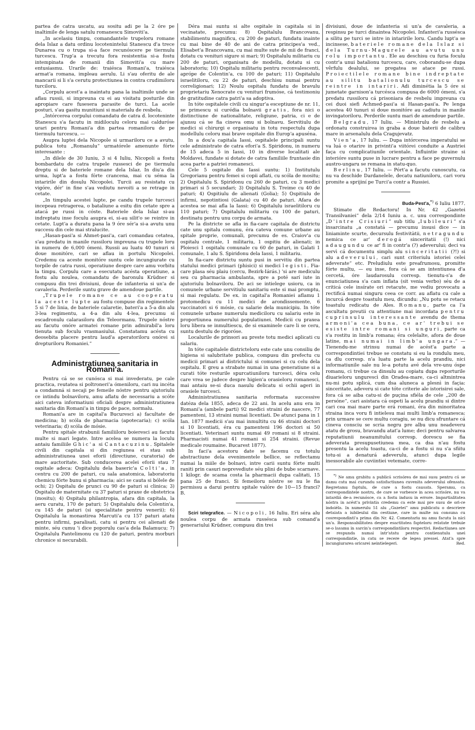partea de catra uscatu, au sositu adi pe la 2 óre pe inaltimile de lenga satulu romanescu Simoviti'a.
„In acelasiu timpu, comandantele trupeloru romane dela Islaz a datu ordinu locotenintelui Stanescu d'a trece Dunarea cu o trupa si-a face recunóscere pe tiermulu turcescu. Trup'a a trecutu fora resistentia si-a fostu intempinata de romanii din Simoviti'a cu mare entusiasmu. Urarile de: traiésca Romani'a, traiésca armat'a romana, impleau aerulu. Li s'au oferitu de ale mancarii si li s'a cerutu protectiunea in contra crudimiloru turciloru.
„Corpulu acest'a a inaintatu pana la inaltimile unde se aflau russii, si impreuna cu ei au visitatu posturile din apropiare care fusesera parasite de turci. La acele posturi, s'au gasitu munitiuni si materialu de resbelu.
„Intórcerea corpului comandatu de catra d. locoteninte Stanescu s'a facutu in midiloculu celoru mai calduróse urari pentru Romani'a din partea romaniloru de pe tiermulu turcescu. —
Asupra luptei dela Nicopole si urmariloru ce a avutu, publica totu „Romanulu“ urmatórele amenunte fórte interesante :
„In dilele de 30 Iuniu, 3 si 4 Iuliu, Nicopoli a fostu bombardatu de catra trupele russesci de pe tiermulu dreptu si de bateriele romane dela Islaz. In diu'a din urma, lupt'a a fostu fórte crancena, mai cu séma la intaririle din dosulu Nicopolei. Turcii au resistatu cu vigóre, dér' in fine s'au vediutu nevoiti a se retrage in cetate.
„In timpulu acestei lupte, pe candu trupele turcesci incepeau retragerea, o bataliune a esitu din cetate spre a atacá pe russi in cóste. Bateriele dela Islaz si-au indreptatu inse foculu asupra ei, si-au silit'o se reintre in cetate. Lupt'a a duratu pana la 9 óre sér'a si-a avutu unu succesu din cele mai stralucite.
„Hasan-pasi'a si Ahmet-pasi'a, cari comandau cetatea, s'au predatu in manile russiloru impreuna cu trupele loru in numeru de 6,000 ómeni. Russii au luatu 40 tunuri si doue monitóre, cari se aflau in portulu Nicopolei. Credemu ca aceste monitóre suntu cele incungiurate cu torpile de catra russi, operatiune despre care amu vorbitu la timpu. Corpulu care a esecutatu acésta operatiune, a fostu alu noulea, comandatu de baronulu Krüdner si compusu din trei divisiuni, doue de infanteria si un'a de cavaleria. Perderile suntu grave de amendoue partile.
„Trupele romane ce au cooperatu la aceste lupte au fostu compuse din regimentele 5 si 7 de linia, de bateriele calaretie, bateri'a a 5-a din alu 3-lea regimentu, a 4-a din alu 4-lea, precumu si escadronulu calarasiloru din Teleormanu. Trupele nóstre au facutu onóre armatei romane prin admirabil'a loru tienuta sub foculu vrasmasiului. Constatamu acésta cu deosebita placere pentru laud'a aperatoriloru onórei si drepturiloru Romaniei.“
Administratiunea sanitaria in Romani'a.
Pentru cá se se cunósca si mai invederatu, pe cale practica, reutatea si poltroneri'a ómeniloru, cari nu incéta a condamná si necaji pe femeile nóstre pentru ajutoriulu ce intindu bolnaviloru, amu aflatu de necessariu a scóte aici cateva informatiuni oficiali despre administratiunea sanitaria din Romani'a in timpu de pace, normalu.
Romani'a are in capital'a Bucuresci a) facultate de medicina; b) scóla de pharmacia (apotecaria); c) scóla veterinaria; d) scóla de mósie.
Pentru spitale strabunii familiiloru boieresci au facutu multe si mari legate. Intre acelea se numera la loculu antaiu familiile Ghic'a si Cantacuzinu. Spitalele civili din capitala si din regiunea ei stau sub administratiunea unei eforii (directiune, curatoria) de mare auctoritate. Sub conducerea acelei eforii stau 7 ospitale adeca: Ospitalulu dela baseric'a Colti'a, in centru cu 200 de paturi, cu sala anatomica, laboratoriu chemicu fórte bunu si pharmacia; aici se cauta si bólele de ochi; 2) Ospitalu de prunci cu 90 de paturi si clinica; 3) Ospitalu de maternitate cu 37 paturi si praxe de obstetrica (mositu); 4) Ospitalu philantropia, afara din capitala, la aeru curatu, 170 de paturi; 5) Ospitalulu dela Colentin'a, cu 145 de paturi (si specialitate pentru venerii); 6) Ospitalulu la monastirea Marcuti'a cu 157 paturi atatu pentru infirmi, paralisati, catu si pentru cei alienati de minte, séu cumu 'i dice poporulu cas'a dela Balamucu; 7) Ospitalulu Pantelimonu cu 120 de paturi, pentru morburi chronice si necurabili.
Déra mai suntu si alte ospitale in capitala si in vecinatate, precumu: 8) Ospitalulu Brancovanu, stabilimentu magnificu, cu 200 de paturi, fundatu inainte cu mai bine de 40 de ani de catra principes'a ved., Elisabet'a Brancovanu, cu mai multe sute de mii de franci, dotatu cu veni­turi sigure si mari; 9) Ospitalulu militariu cu 200 de paturi, organisatu de modellu, dotatu si cu laboratoriu; 10) Ospitalu militariu pentru reconvalescenti, aprópe de Colentin'a, cu 100 de paturi; 11) Ospitalulu israelitiloru, cu 22 de paturi, deschisu numai pentru correligionari; 12) Noulu ospitalu fundatu de bravulu proprietariu Xenocrate cu veni­turi frumóse, cá testimoniu de gratitudine catra patri'a sa adoptiva.
In tóte ospitalele civili cu singur'a esceptiune de nr. 11, se primescu si curédia bolnavii gratis, fora nici o distinctiune de nationalitate, religiune, patria, ci e de ajunsu cá se fia cineva omu si bolnavu. Servitiulu de medici si chirurgi e organisatu in totu respectulu dupa modellulu celoru mai brave ospitale din Europ'a apuséna.
In a dou'a capitala Iassi, ospitalele principali suntu cele administrate de catra efori'a S. Spiridonu, in numeru de 15 adeca 5 in Iassi, 10 in diverse localitati ale Moldavei, fundate si dotate de catra familiile fruntasie din acea parte a patriei romanesci.
Cele 5 ospitale din Iassi suntu: 1) Institutulu Gregorianu pentru femei si copii aflati, cu scóla de mositu; 2) Ospitalulu S. Spiridonu cu 260 de paturi, cu 3 medici primari si 5 secundari; 3) Ospitalulu S. Treime cu 40 de paturi; 4) Ospitiulu de alienati (Golia); 5) Ospitiulu de infirmi, nepotintiosi (Galata) cu 40 de paturi. Afara de acestea se mai afla la Iassi: 6) Ospitalulu israelitiloru cu 110 paturi; 7) Ospitalulu militariu cu 100 de paturi, destinatu pentru unu corpu de armata.
Pe la districte se afla in fia-care capitala de districtu cate unu spitalu comunu, éra cateva comune urbane au spitale proprie, comunali, precumu de es. Craiov'a cu ospitalu centrale, 1 militariu, 1 ospitiu de alienati; in Ploiesci 1 ospitalu comunale cu 60 de paturi, in Galati 1 comunale, 1 alu S. Spiridonu dela Iassi, 1 militariu.
In fia-care districtu suntu pusi in servitiu din partea statului medici primari (phisici) si medici legisti. Fia-care plasa séu plaiu (cercu, Bezirk-Iárás.) 'si are mediculu seu cu pharmacia ambulanta, spre a poté sarí iute in ajutoriulu bolnaviloru. De aci se intielege usioru, ca in comunele urbane servitiulu sanitariu este si mai promptu, si mai regulatu. De ex. in capital'a Romaniei aflamu 1 protomedicu cu 11 medici de arondissemente, 6 vaccinatori si 6 mósie, cu salarie dela municipiu. In tóte comunele urbane numerulu mediciloru cu salariu este in proportiunea numerului populatiunei. Medicii cu praxea loru libera se inmultiescu, de si examinele care li se ceru, suntu destulu de rigoróse.
Localurile de prinsori au preste totu medici aplicati cu salariu.
In tóte capitalele districteloru este cate unu consiliu de higiena si salubritate publica, compusu din prefectu cu medicii primari ai districtului si comunei si cu celu dela ospitalu. E greu a strabate numai in una generatiune si a curati tóte resturile spurcatiuniloru turcesci, déra celu care vrea se judece despre higien'a orasieloru romanesci, mai antaiu se-si duca nasulu delicatu si ochii ageri in orasiele turcesci.
Administratiunea sanitaria reformata successive datéza dela 1855, adeca de 22 ani. In acelu anu era in Romani'a (ambele parti) 92 medici straini de nascere, 77 pamenteni, 13 straini numai licentiati. De atunci pana in 1 Ian. 1877 medicii s'au mai inmultitu cu 46 straini doctori si 10 licentiati, éra cu pamenteni 196 doctori si 50 licentiati. Veterinari suntu numai 49 romani si 8 straini. Pharmacisti numai 41 romani si 254 straini. (Revue medicale roumaine. Bucarest 1877).
In faci'a acestoru date se facemu cu totulu abstractiune dela evenimentele bellice, se reflectamu numai la miile de bolnavi, intre carii suntu fórte multi raniti prin casuri neprevediute séu plini de bube scarnave. 1 kilogr. de scama costa la pharmacii dupa calitati, 15 pana 25 de franci. Si femeiloru nóstre se nu le fia permissu a darui pentru spitale valóre de 10—15 franci? B.
Sciri telegrafice. — Nicopoli, 16 Iuliu. Eri séra alu noulea corpu de armata russésca sub comand'a generariului Krüdner, compusu din trei
divisiuni, doue de infanteria si un'a de cavaleria, a respinsu pe turci dinaintea Nicopolei. Infanteri'a russésca a silitu pe turci se intre in intaririle loru. Candu lupt'a se incinsese, bateriele romane dela Islaz si dela Turnu-Magurele au avutu unu rolu importantu. Ele au deschisu cu furia foculu contr'a unui batalionu turcescu, care, coborandu-se dupa vêrfulu dealului, se pregatea se atace pe russi. Proiectilele romane bine indreptate au silitu batalionulu turcescu se reintre in intariri. Adi diminétia la 5 óre si jumetate garnison'a turcésca compusa de 6000 ómeni, s'a predatu russiloru cá prisoniara de resbelu impreuna cu cei duoi siefi Achmed-pasi'a si Hasan-pasi'a. Pe lenga acestea 40 tunuri si doue monitóre au cadiutu in manile invingatoriloru. Perderile suntu mari de amendoue partile.
Belgradu, 17 Iuliu. — Ministrulu de resbelu a ordonatu construirea in graba a doue baterii de calibru mare in arsenalulu dela Cragujevatz.
Vien'a, 17 Iuliu. — Dupa intórcerea imperatului se va luá o otarire in privinti'a viitórei conduite a Austriei faça cu complicatiunile orientale. Influintie straine si interióre suntu puse in lucrare pentru a face pe guvernulu austro-ungaru se remana in statu-quo.
Berlinu, 17 Iuliu. — Pórt'a a facutu cunoscutu, ca nu va deschide Dardanelele, decatu natiuniloru, cari voru promite a sprijiní pe Turci'a contr a Russiei.
Buda-Pest'a,<sup>*)</sup> 6 Iuliu 1877.
Stimate dle Redactoru! In Nr. 42 „Gazetei Transilvaniei“ dela 2/14 Iuniu a. c. unu corre­spondinte „D'intre Crisiuri“ sub titlu „Iubileuri“ s'a insarcinatu „a constatá — precumu insusi dice — in liniaminte scurte, decursulu festivitàtii, netragundu nemica ce ar' derogá sinceritatii (!) nici adaugundu ce ar' fi in contr'a (?) adeverului; deci va servì cá documentu simplu alu sinceritatii (?!) si alu adeverului, cari sunt criteriulu istoriei celei adeverate“ etc. Preludiulu este preafrumosu, promitte fórte multu, — eu inse, fora cá se am intentiunea d'a cercetá, óre laudarosulu corresp. tienutu-s'a de enunciatiunea s'a cam inflata (sit venia verbo) séu de a criticá cele insírate ori retacute, me vediu provocatu a rectificá numai singuru ceea ce corr. au aflatu cu cale a incurcá despre toastulu meu, dicundu: „Nu potu se retacu toastulu redicatu de Ales. Romanu, parte ca l'a ascultatu preutii cu attentiune mai incordata pentru cuprinsulu interessante avendu de thema armoni'a cea buna, ce ar' trebui se esiste intre romani si unguri, parte ca s'a rostitu in limb'a romana; éra celelalte, afora de doue latine, mai numai in limb'a ungara.“ — Tienendu-me strinsu numai de acést'a parte a correspondintiei trebue se constatu si eu la rondulu meu, ca dlu corresp. n'a luatu parte la acelu prandiu, nici informatiunile sale nu le-a potutu avé dela vre-unu óspe romanu, ci trebue ca dinsulu au copiatu dupa reporturile diuarieloru ungurescì din Oradea-mare, ca-ci altmintrea nu-mi potu splicá, cum dsa aluneca a plesnì in façia: sinceritate, adeveru si cate tóte criterie ale istorisirei sale, fora cá se aiba catu-si de puçina sfiéla de cele „200 de persóne“, cari asistara cá ospeti la acelu prandiu si dintre cari cea mai mare parte erá romani, éra din minoritatea straina inca voru fi intielesu mai multi limb'a romanesca; prin urmare se cere multu coragiu, se nu dicu sfruntare cá cineva consciu se scria negru pre albu unu neadeveru atatu de grosu, bravandu atat'a lume; deci pentru salvarea reputatiunii neanumitului corresp. dorescu se fia adeverata presupusetiunea mea, ca dsa n'au fostu presentu la acelu toastu, ca-ci de a fostu si nu s'a sfiitu totu-si a denaturá adeverulu, atunci dupa legile inessorabile ale cuviintiei vetemate, corre-
<sup>*)</sup> Ne amu grabitu a publicá scrisórea de mai susu pentru cá se damu catu mai curundu satisfactiunea cuvenita adeverului ofensatu. Regretamu faptulu, de care a fostu causata. Speramu, ca correspondintele nostru, de care se vorbesce in acea scrisóre, nu va intardiá de-a recunósce, ca a fostu indusu in errore. Impartialitatea nóstra in acést'a privintia credemu ca este mai pre susu de ori-ce indoiéla. In numerulu 51 alu „Gazetei“ amu publicatu o descriere detaiata a iubileului din cestiune, care in multe nu consuna cu cosrespondinti'a prima din Nr. 42. Comentariu nu amu facutu la nici un'a. Responsabilitatea despre esactitatea fapteloru relatate trebuie se-o lasamu in sarcin'a correspondintiloru respectivi. Redactiunea are se respunda numai intr'atatu pentru contienutulu unei correspondintie, in catu se recere de legea pressei. Atat'a spre incungiurarea oricarei neintielegeri. Red.